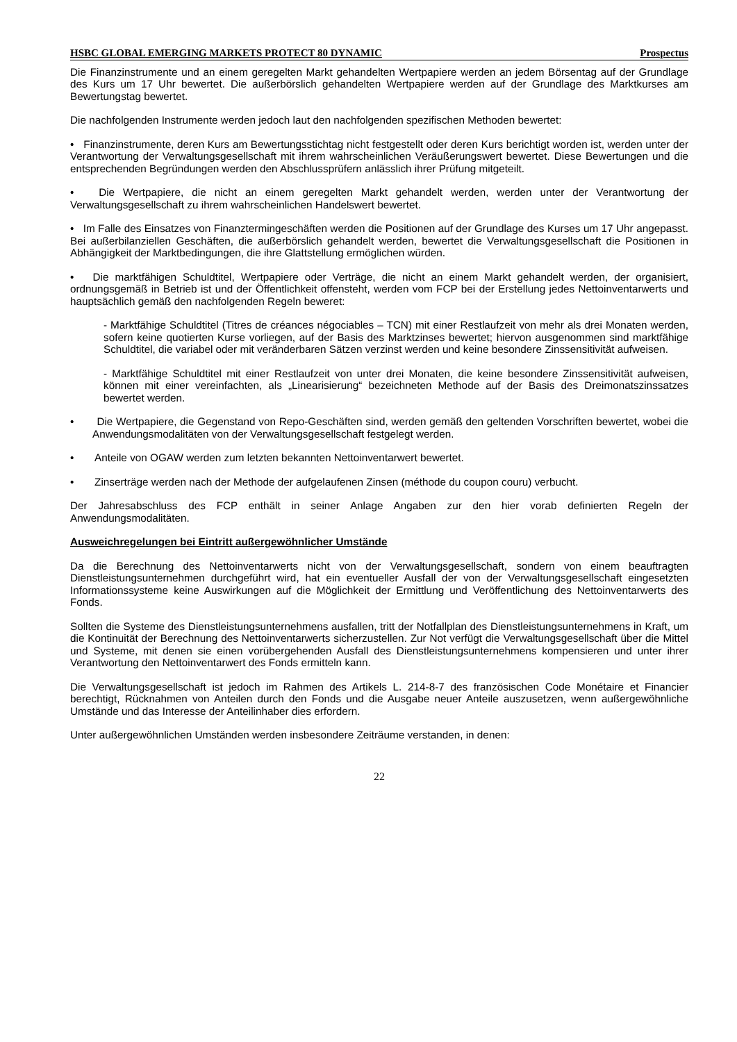HSBC GLOBAL EMERGING MARKETS PROTECT 80 DYNAMIC Prospectus
Die Finanzinstrumente und an einem geregelten Markt gehandelten Wertpapiere werden an jedem Börsentag auf der Grundlage des Kurs um 17 Uhr bewertet. Die außerbörslich gehandelten Wertpapiere werden auf der Grundlage des Marktkurses am Bewertungstag bewertet.
Die nachfolgenden Instrumente werden jedoch laut den nachfolgenden spezifischen Methoden bewertet:
• Finanzinstrumente, deren Kurs am Bewertungsstichtag nicht festgestellt oder deren Kurs berichtigt worden ist, werden unter der Verantwortung der Verwaltungsgesellschaft mit ihrem wahrscheinlichen Veräußerungswert bewertet. Diese Bewertungen und die entsprechenden Begründungen werden den Abschlussprüfern anlässlich ihrer Prüfung mitgeteilt.
• Die Wertpapiere, die nicht an einem geregelten Markt gehandelt werden, werden unter der Verantwortung der Verwaltungsgesellschaft zu ihrem wahrscheinlichen Handelswert bewertet.
• Im Falle des Einsatzes von Finanztermingeschäften werden die Positionen auf der Grundlage des Kurses um 17 Uhr angepasst. Bei außerbilanziellen Geschäften, die außerbörslich gehandelt werden, bewertet die Verwaltungsgesellschaft die Positionen in Abhängigkeit der Marktbedingungen, die ihre Glattstellung ermöglichen würden.
• Die marktfähigen Schuldtitel, Wertpapiere oder Verträge, die nicht an einem Markt gehandelt werden, der organisiert, ordnungsgemäß in Betrieb ist und der Öffentlichkeit offensteht, werden vom FCP bei der Erstellung jedes Nettoinventarwerts und hauptsächlich gemäß den nachfolgenden Regeln beweret:
- Marktfähige Schuldtitel (Titres de créances négociables – TCN) mit einer Restlaufzeit von mehr als drei Monaten werden, sofern keine quotierten Kurse vorliegen, auf der Basis des Marktzinses bewertet; hiervon ausgenommen sind marktfähige Schuldtitel, die variabel oder mit veränderbaren Sätzen verzinst werden und keine besondere Zinssensitivität aufweisen.
- Marktfähige Schuldtitel mit einer Restlaufzeit von unter drei Monaten, die keine besondere Zinssensitivität aufweisen, können mit einer vereinfachten, als „Linearisierung“ bezeichneten Methode auf der Basis des Dreimonatszinssatzes bewertet werden.
• Die Wertpapiere, die Gegenstand von Repo-Geschäften sind, werden gemäß den geltenden Vorschriften bewertet, wobei die Anwendungsmodalitäten von der Verwaltungsgesellschaft festgelegt werden.
• Anteile von OGAW werden zum letzten bekannten Nettoinventarwert bewertet.
• Zinserträge werden nach der Methode der aufgelaufenen Zinsen (méthode du coupon couru) verbucht.
Der Jahresabschluss des FCP enthält in seiner Anlage Angaben zur den hier vorab definierten Regeln der Anwendungsmodalitäten.
Ausweichregelungen bei Eintritt außergewöhnlicher Umstände
Da die Berechnung des Nettoinventarwerts nicht von der Verwaltungsgesellschaft, sondern von einem beauftragten Dienstleistungsunternehmen durchgeführt wird, hat ein eventueller Ausfall der von der Verwaltungsgesellschaft eingesetzten Informationssysteme keine Auswirkungen auf die Möglichkeit der Ermittlung und Veröffentlichung des Nettoinventarwerts des Fonds.
Sollten die Systeme des Dienstleistungsunternehmens ausfallen, tritt der Notfallplan des Dienstleistungsunternehmens in Kraft, um die Kontinuität der Berechnung des Nettoinventarwerts sicherzustellen. Zur Not verfügt die Verwaltungsgesellschaft über die Mittel und Systeme, mit denen sie einen vorübergehenden Ausfall des Dienstleistungsunternehmens kompensieren und unter ihrer Verantwortung den Nettoinventarwert des Fonds ermitteln kann.
Die Verwaltungsgesellschaft ist jedoch im Rahmen des Artikels L. 214-8-7 des französischen Code Monétaire et Financier berechtigt, Rücknahmen von Anteilen durch den Fonds und die Ausgabe neuer Anteile auszusetzen, wenn außergewöhnliche Umstände und das Interesse der Anteilinhaber dies erfordern.
Unter außergewöhnlichen Umständen werden insbesondere Zeiträume verstanden, in denen:
22